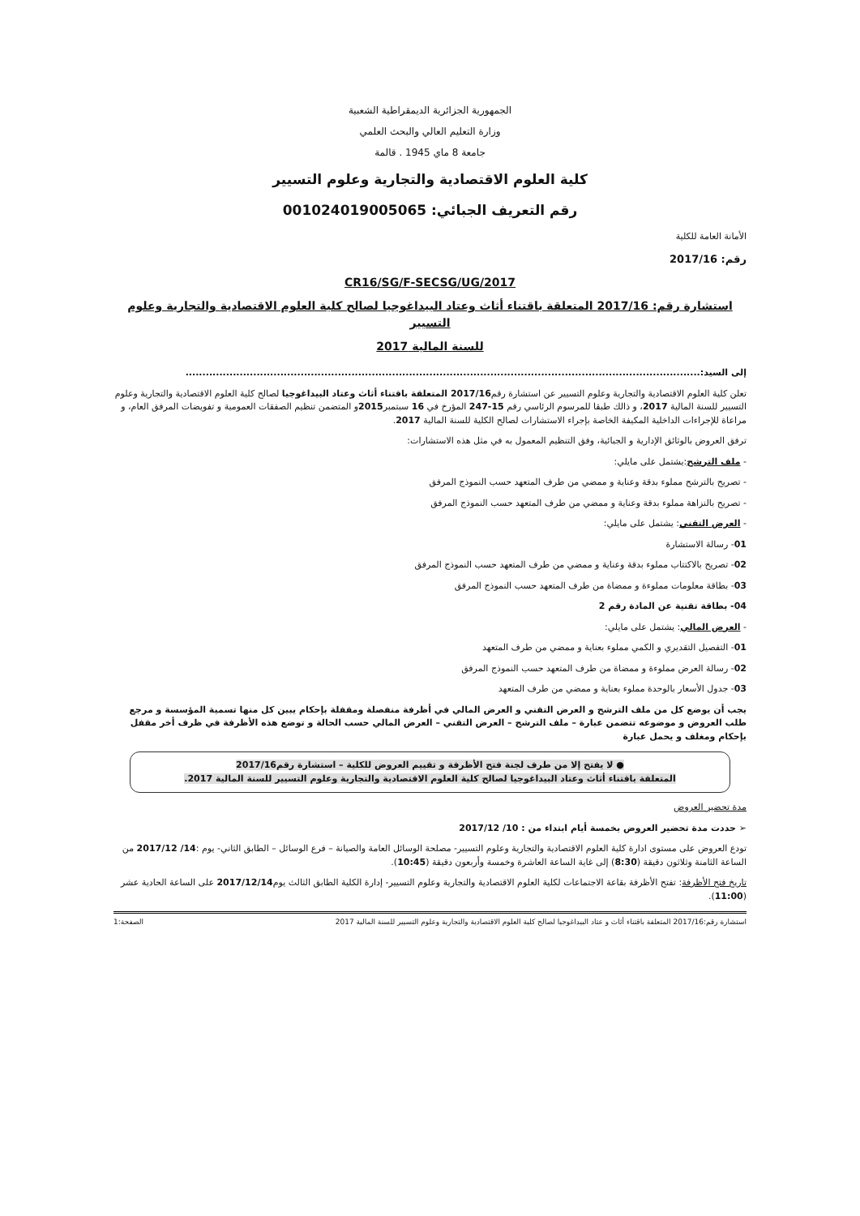الجمهورية الجزائرية الديمقراطية الشعبية
وزارة التعليم العالي والبحث العلمي
جامعة 8 ماي 1945 . قالمة
كلية العلوم الاقتصادية والتجارية وعلوم التسيير
رقم التعريف الجبائي: 001024019005065
الأمانة العامة للكلية
رقم: 2017/16
CR16/SG/F-SECSG/UG/2017
استشارة رقم: 2017/16 المتعلقة باقتناء أثاث وعتاد البيداغوجيا لصالح كلية العلوم الاقتصادية والتجارية وعلوم التسيير
للسنة المالية 2017
إلى السيد:........................................................................................................................................................
تعلن كلية العلوم الاقتصادية والتجارية وعلوم التسيير عن استشارة رقم2017/16 المتعلقة باقتناء أثاث وعتاد البيداغوجيا لصالح كلية العلوم الاقتصادية والتجارية وعلوم التسيير للسنة المالية 2017، و ذالك طبقا للمرسوم الرئاسي رقم 15-247 المؤرخ في 16 سبتمبر2015و المتضمن تنظيم الصفقات العمومية و تفويضات المرفق العام، و مراعاة للإجراءات الداخلية المكيفة الخاصة بإجراء الاستشارات لصالح الكلية للسنة المالية 2017.
ترفق العروض بالوثائق الإدارية و الجبائية، وفق التنظيم المعمول به في مثل هذه الاستشارات:
- ملف الترشح:يشتمل على مايلي:
- تصريح بالترشح مملوء بدقة وعناية و ممضي من طرف المتعهد حسب النموذج المرفق
- تصريح بالنزاهة مملوء بدقة وعناية و ممضي من طرف المتعهد حسب النموذج المرفق
- العرض التقني: يشتمل على مايلي:
01- رسالة الاستشارة
02- تصريح بالاكتتاب مملوء بدقة وعناية و ممضي من طرف المتعهد حسب النموذج المرفق
03- بطاقة معلومات مملوءة و ممضاة من طرف المتعهد حسب النموذج المرفق
04- بطاقة تقنية عن المادة رقم 2
- العرض المالي: يشتمل على مايلي:
01- التفصيل التقديري و الكمي مملوء بعناية و ممضي من طرف المتعهد
02- رسالة العرض مملوءة و ممضاة من طرف المتعهد حسب النموذج المرفق
03- جدول الأسعار بالوحدة مملوء بعناية و ممضي من طرف المتعهد
يجب أن يوضع كل من ملف الترشح و العرض التقني و العرض المالي في أظرفة منفصلة ومقفلة بإحكام يبين كل منها تسمية المؤسسة و مرجع طلب العروض و موضوعه تتضمن عبارة – ملف الترشح – العرض التقني – العرض المالي حسب الحالة و توضع هذه الأظرفة في ظرف أخر مقفل بإحكام ومغلف و يحمل عبارة
● لا يفتح إلا من طرف لجنة فتح الأظرفة و تقييم العروض للكلية – استشارة رقم2017/16
المتعلقة باقتناء أثاث وعتاد البيداغوجيا لصالح كلية العلوم الاقتصادية والتجارية وعلوم التسيير للسنة المالية 2017.
مدة تحضير العروض
➢ حددت مدة تحضير العروض بخمسة أيام ابتداء من : 10/ 2017/12
تودع العروض على مستوى ادارة كلية العلوم الاقتصادية والتجارية وعلوم التسيير- مصلحة الوسائل العامة والصيانة – فرع الوسائل – الطابق الثاني- يوم :14/ 2017/12 من الساعة الثامنة وثلاثون دقيقة (8:30) إلى غاية الساعة العاشرة وخمسة وأربعون دقيقة (10:45).
تاريخ فتح الأظرفة: تفتح الأظرفة بقاعة الاجتماعات لكلية العلوم الاقتصادية والتجارية وعلوم التسيير- إدارة الكلية الطابق الثالث يوم2017/12/14 على الساعة الحادية عشر (11:00).
استشارة رقم:2017/16 المتعلقة باقتناء أثاث و عتاد البيداغوجيا لصالح كلية العلوم الاقتصادية والتجارية وعلوم التسيير للسنة المالية 2017 الصفحة:1